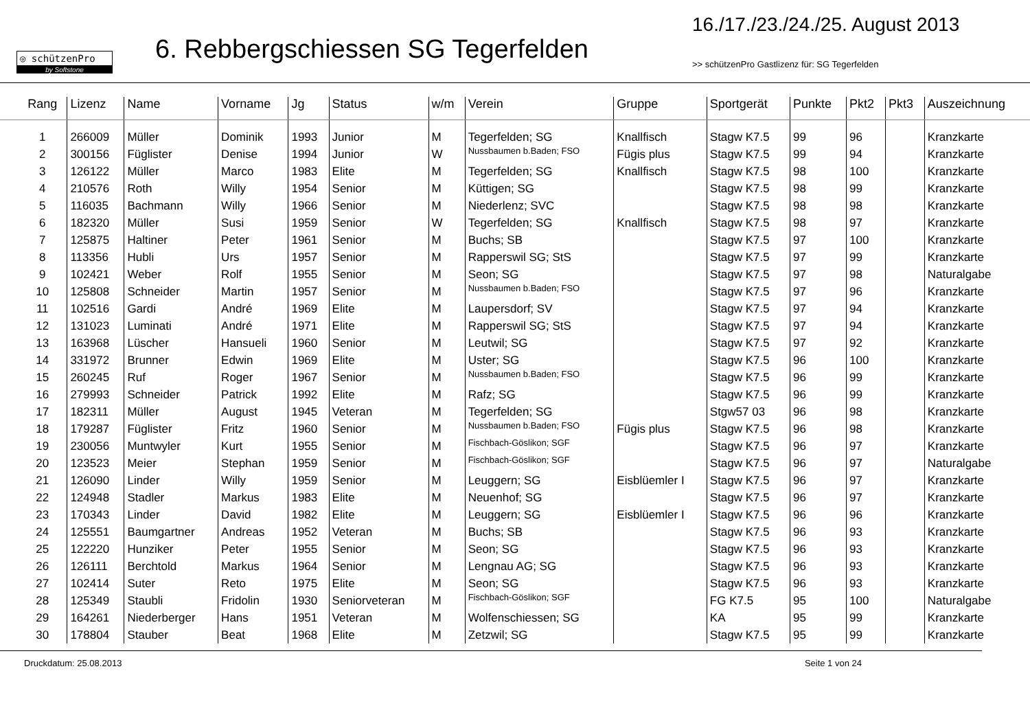◎ schützenPro
by Softstone
6. Rebbergschiessen SG Tegerfelden
16./17./23./24./25. August 2013
>> schützenPro Gastlizenz für: SG Tegerfelden
| Rang | Lizenz | Name | Vorname | Jg | Status | w/m | Verein | Gruppe | Sportgerät | Punkte | Pkt2 | Pkt3 | Auszeichnung |
| --- | --- | --- | --- | --- | --- | --- | --- | --- | --- | --- | --- | --- | --- |
| 1 | 266009 | Müller | Dominik | 1993 | Junior | M | Tegerfelden; SG | Knallfisch | Stagw K7.5 | 99 | 96 | | Kranzkarte |
| 2 | 300156 | Füglister | Denise | 1994 | Junior | W | Nussbaumen b.Baden; FSO | Fügis plus | Stagw K7.5 | 99 | 94 | | Kranzkarte |
| 3 | 126122 | Müller | Marco | 1983 | Elite | M | Tegerfelden; SG | Knallfisch | Stagw K7.5 | 98 | 100 | | Kranzkarte |
| 4 | 210576 | Roth | Willy | 1954 | Senior | M | Küttigen; SG | | Stagw K7.5 | 98 | 99 | | Kranzkarte |
| 5 | 116035 | Bachmann | Willy | 1966 | Senior | M | Niederlenz; SVC | | Stagw K7.5 | 98 | 98 | | Kranzkarte |
| 6 | 182320 | Müller | Susi | 1959 | Senior | W | Tegerfelden; SG | Knallfisch | Stagw K7.5 | 98 | 97 | | Kranzkarte |
| 7 | 125875 | Haltiner | Peter | 1961 | Senior | M | Buchs; SB | | Stagw K7.5 | 97 | 100 | | Kranzkarte |
| 8 | 113356 | Hubli | Urs | 1957 | Senior | M | Rapperswil SG; StS | | Stagw K7.5 | 97 | 99 | | Kranzkarte |
| 9 | 102421 | Weber | Rolf | 1955 | Senior | M | Seon; SG | | Stagw K7.5 | 97 | 98 | | Naturalgabe |
| 10 | 125808 | Schneider | Martin | 1957 | Senior | M | Nussbaumen b.Baden; FSO | | Stagw K7.5 | 97 | 96 | | Kranzkarte |
| 11 | 102516 | Gardi | André | 1969 | Elite | M | Laupersdorf; SV | | Stagw K7.5 | 97 | 94 | | Kranzkarte |
| 12 | 131023 | Luminati | André | 1971 | Elite | M | Rapperswil SG; StS | | Stagw K7.5 | 97 | 94 | | Kranzkarte |
| 13 | 163968 | Lüscher | Hansueli | 1960 | Senior | M | Leutwil; SG | | Stagw K7.5 | 97 | 92 | | Kranzkarte |
| 14 | 331972 | Brunner | Edwin | 1969 | Elite | M | Uster; SG | | Stagw K7.5 | 96 | 100 | | Kranzkarte |
| 15 | 260245 | Ruf | Roger | 1967 | Senior | M | Nussbaumen b.Baden; FSO | | Stagw K7.5 | 96 | 99 | | Kranzkarte |
| 16 | 279993 | Schneider | Patrick | 1992 | Elite | M | Rafz; SG | | Stagw K7.5 | 96 | 99 | | Kranzkarte |
| 17 | 182311 | Müller | August | 1945 | Veteran | M | Tegerfelden; SG | | Stgw57 03 | 96 | 98 | | Kranzkarte |
| 18 | 179287 | Füglister | Fritz | 1960 | Senior | M | Nussbaumen b.Baden; FSO | Fügis plus | Stagw K7.5 | 96 | 98 | | Kranzkarte |
| 19 | 230056 | Muntwyler | Kurt | 1955 | Senior | M | Fischbach-Göslikon; SGF | | Stagw K7.5 | 96 | 97 | | Kranzkarte |
| 20 | 123523 | Meier | Stephan | 1959 | Senior | M | Fischbach-Göslikon; SGF | | Stagw K7.5 | 96 | 97 | | Naturalgabe |
| 21 | 126090 | Linder | Willy | 1959 | Senior | M | Leuggern; SG | Eisblüemler I | Stagw K7.5 | 96 | 97 | | Kranzkarte |
| 22 | 124948 | Stadler | Markus | 1983 | Elite | M | Neuenhof; SG | | Stagw K7.5 | 96 | 97 | | Kranzkarte |
| 23 | 170343 | Linder | David | 1982 | Elite | M | Leuggern; SG | Eisblüemler I | Stagw K7.5 | 96 | 96 | | Kranzkarte |
| 24 | 125551 | Baumgartner | Andreas | 1952 | Veteran | M | Buchs; SB | | Stagw K7.5 | 96 | 93 | | Kranzkarte |
| 25 | 122220 | Hunziker | Peter | 1955 | Senior | M | Seon; SG | | Stagw K7.5 | 96 | 93 | | Kranzkarte |
| 26 | 126111 | Berchtold | Markus | 1964 | Senior | M | Lengnau AG; SG | | Stagw K7.5 | 96 | 93 | | Kranzkarte |
| 27 | 102414 | Suter | Reto | 1975 | Elite | M | Seon; SG | | Stagw K7.5 | 96 | 93 | | Kranzkarte |
| 28 | 125349 | Staubli | Fridolin | 1930 | Seniorveteran | M | Fischbach-Göslikon; SGF | | FG K7.5 | 95 | 100 | | Naturalgabe |
| 29 | 164261 | Niederberger | Hans | 1951 | Veteran | M | Wolfenschiessen; SG | | KA | 95 | 99 | | Kranzkarte |
| 30 | 178804 | Stauber | Beat | 1968 | Elite | M | Zetzwil; SG | | Stagw K7.5 | 95 | 99 | | Kranzkarte |
Druckdatum: 25.08.2013 Seite 1 von 24